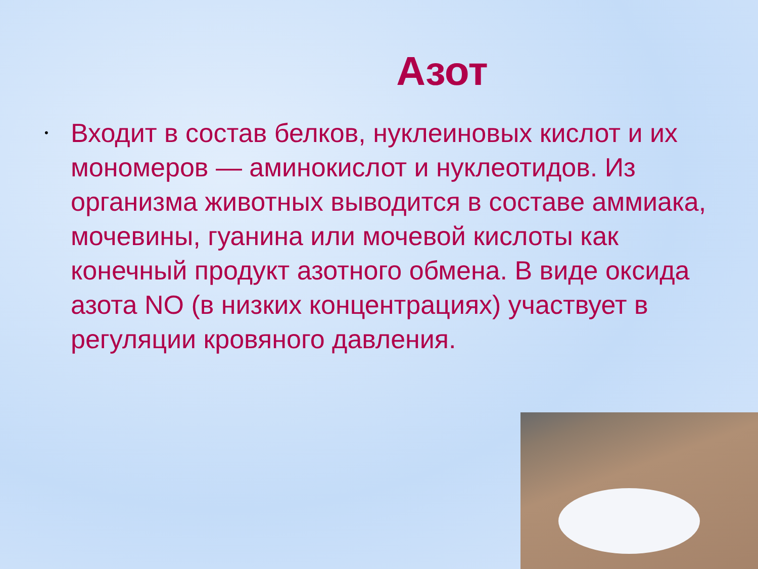Азот
• Входит в состав белков, нуклеиновых кислот и их мономеров — аминокислот и нуклеотидов. Из организма животных выводится в составе аммиака, мочевины, гуанина или мочевой кислоты как конечный продукт азотного обмена. В виде оксида азота NO (в низких концентрациях) участвует в регуляции кровяного давления.